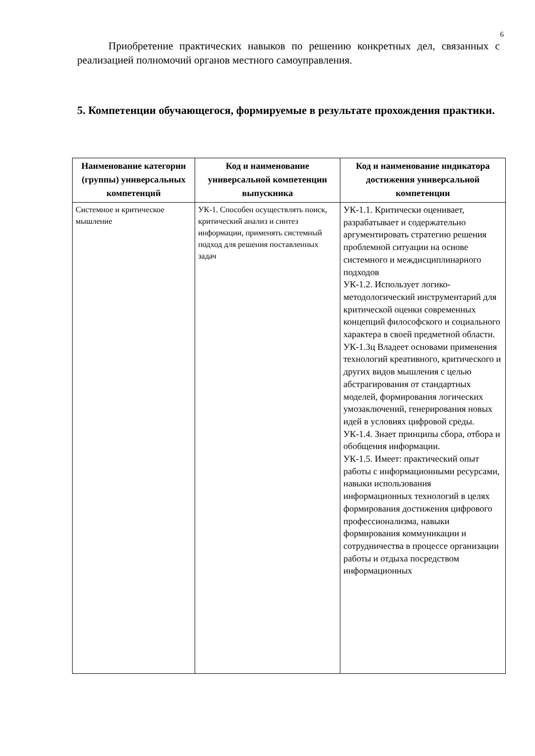6
Приобретение практических навыков по решению конкретных дел, связанных с реализацией полномочий органов местного самоуправления.
5. Компетенции обучающегося, формируемые в результате прохождения практики.
| Наименование категории (группы) универсальных компетенций | Код и наименование универсальной компетенции выпускника | Код и наименование индикатора достижения универсальной компетенции |
| --- | --- | --- |
| Системное и критическое мышление | УК-1. Способен осуществлять поиск, критический анализ и синтез информации, применять системный подход для решения поставленных задач | УК-1.1. Критически оценивает, разрабатывает и содержательно аргументировать стратегию решения проблемной ситуации на основе системного и междисциплинарного подходов УК-1.2. Использует логико-методологический инструментарий для критической оценки современных концепций философского и социального характера в своей предметной области. УК-1.3ц Владеет основами применения технологий креативного, критического и других видов мышления с целью абстрагирования от стандартных моделей, формирования логических умозаключений, генерирования новых идей в условиях цифровой среды. УК-1.4. Знает принципы сбора, отбора и обобщения информации. УК-1.5. Имеет: практический опыт работы с информационными ресурсами, навыки использования информационных технологий в целях формирования достижения цифрового профессионализма, навыки формирования коммуникации и сотрудничества в процессе организации работы и отдыха посредством информационных |